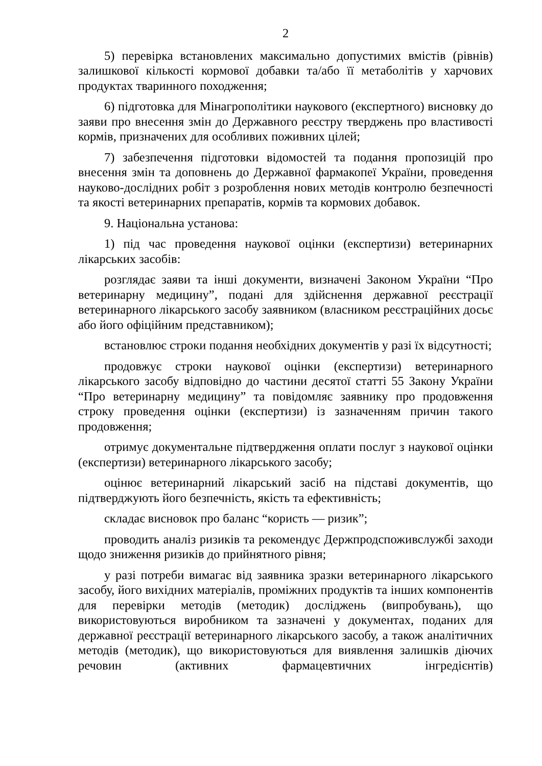2
5) перевірка встановлених максимально допустимих вмістів (рівнів) залишкової кількості кормової добавки та/або її метаболітів у харчових продуктах тваринного походження;
6) підготовка для Мінагрополітики наукового (експертного) висновку до заяви про внесення змін до Державного реєстру тверджень про властивості кормів, призначених для особливих поживних цілей;
7) забезпечення підготовки відомостей та подання пропозицій про внесення змін та доповнень до Державної фармакопеї України, проведення науково-дослідних робіт з розроблення нових методів контролю безпечності та якості ветеринарних препаратів, кормів та кормових добавок.
9. Національна установа:
1) під час проведення наукової оцінки (експертизи) ветеринарних лікарських засобів:
розглядає заяви та інші документи, визначені Законом України “Про ветеринарну медицину”, подані для здійснення державної реєстрації ветеринарного лікарського засобу заявником (власником реєстраційних досьє або його офіційним представником);
встановлює строки подання необхідних документів у разі їх відсутності;
продовжує строки наукової оцінки (експертизи) ветеринарного лікарського засобу відповідно до частини десятої статті 55 Закону України “Про ветеринарну медицину” та повідомляє заявнику про продовження строку проведення оцінки (експертизи) із зазначенням причин такого продовження;
отримує документальне підтвердження оплати послуг з наукової оцінки (експертизи) ветеринарного лікарського засобу;
оцінює ветеринарний лікарський засіб на підставі документів, що підтверджують його безпечність, якість та ефективність;
складає висновок про баланс “користь — ризик”;
проводить аналіз ризиків та рекомендує Держпродспоживслужбі заходи щодо зниження ризиків до прийнятного рівня;
у разі потреби вимагає від заявника зразки ветеринарного лікарського засобу, його вихідних матеріалів, проміжних продуктів та інших компонентів для перевірки методів (методик) досліджень (випробувань), що використовуються виробником та зазначені у документах, поданих для державної реєстрації ветеринарного лікарського засобу, а також аналітичних методів (методик), що використовуються для виявлення залишків діючих речовин (активних фармацевтичних інгредієнтів)